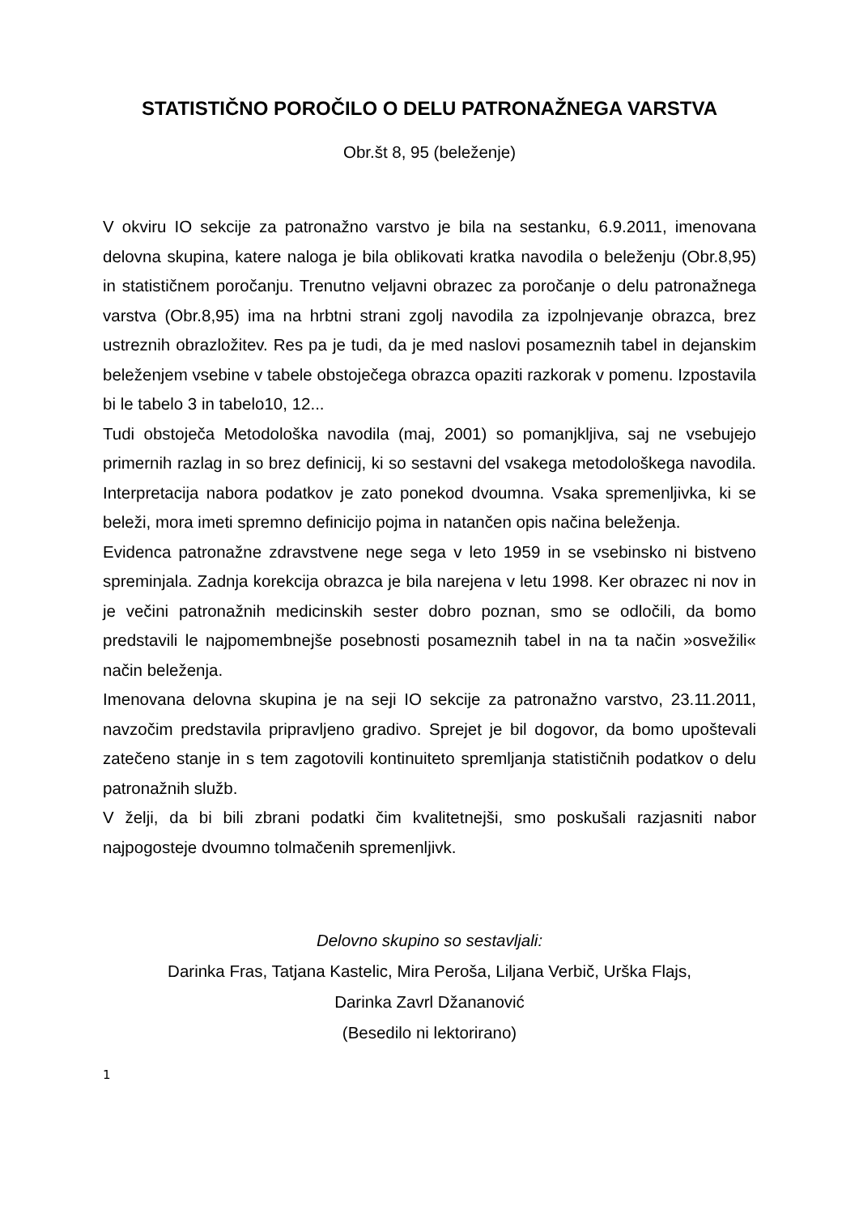STATISTIČNO POROČILO O DELU PATRONAŽNEGA VARSTVA
Obr.št 8, 95 (beleženje)
V okviru IO sekcije za patronažno varstvo je bila na sestanku, 6.9.2011, imenovana delovna skupina, katere naloga je bila oblikovati kratka navodila o beleženju (Obr.8,95) in statističnem poročanju. Trenutno veljavni obrazec za poročanje o delu patronažnega varstva (Obr.8,95) ima na hrbtni strani zgolj navodila za izpolnjevanje obrazca, brez ustreznih obrazložitev. Res pa je tudi, da je med naslovi posameznih tabel in dejanskim beleženjem vsebine v tabele obstoječega obrazca opaziti razkorak v pomenu. Izpostavila bi le tabelo 3 in tabelo10, 12...
Tudi obstoječa Metodološka navodila (maj, 2001) so pomanjkljiva, saj ne vsebujejo primernih razlag in so brez definicij, ki so sestavni del vsakega metodološkega navodila. Interpretacija nabora podatkov je zato ponekod dvoumna. Vsaka spremenljivka, ki se beleži, mora imeti spremno definicijo pojma in natančen opis načina beleženja.
Evidenca patronažne zdravstvene nege sega v leto 1959 in se vsebinsko ni bistveno spreminjala. Zadnja korekcija obrazca je bila narejena v letu 1998. Ker obrazec ni nov in je večini patronažnih medicinskih sester dobro poznan, smo se odločili, da bomo predstavili le najpomembnejše posebnosti posameznih tabel in na ta način »osvežili« način beleženja.
Imenovana delovna skupina je na seji IO sekcije za patronažno varstvo, 23.11.2011, navzočim predstavila pripravljeno gradivo. Sprejet je bil dogovor, da bomo upoštevali zatečeno stanje in s tem zagotovili kontinuiteto spremljanja statističnih podatkov o delu patronažnih služb.
V želji, da bi bili zbrani podatki čim kvalitetnejši, smo poskušali razjasniti nabor najpogosteje dvoumno tolmačenih spremenljivk.
Delovno skupino so sestavljali:
Darinka Fras, Tatjana Kastelic, Mira Peroša, Liljana Verbič, Urška Flajs,
Darinka Zavrl Džananović
(Besedilo ni lektorirano)
1